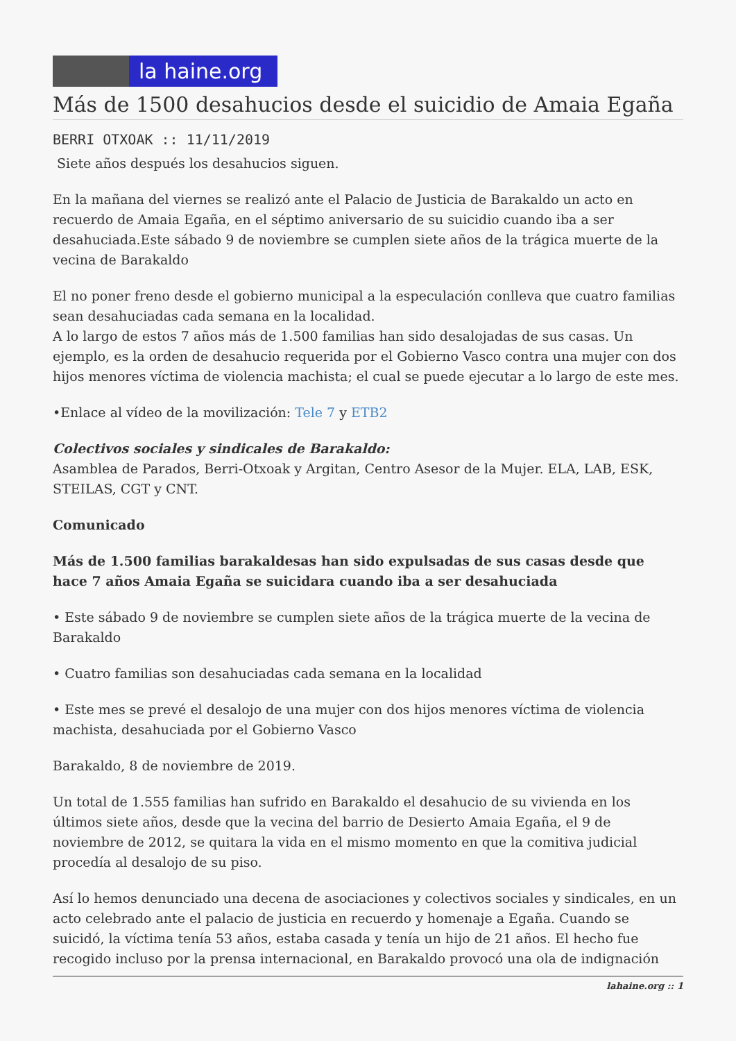la haine.org
Más de 1500 desahucios desde el suicidio de Amaia Egaña
BERRI OTXOAK :: 11/11/2019
Siete años después los desahucios siguen.
En la mañana del viernes se realizó ante el Palacio de Justicia de Barakaldo un acto en recuerdo de Amaia Egaña, en el séptimo aniversario de su suicidio cuando iba a ser desahuciada.Este sábado 9 de noviembre se cumplen siete años de la trágica muerte de la vecina de Barakaldo
El no poner freno desde el gobierno municipal a la especulación conlleva que cuatro familias sean desahuciadas cada semana en la localidad.
A lo largo de estos 7 años más de 1.500 familias han sido desalojadas de sus casas. Un ejemplo, es la orden de desahucio requerida por el Gobierno Vasco contra una mujer con dos hijos menores víctima de violencia machista; el cual se puede ejecutar a lo largo de este mes.
•Enlace al vídeo de la movilización: Tele 7 y ETB2
Colectivos sociales y sindicales de Barakaldo:
Asamblea de Parados, Berri-Otxoak y Argitan, Centro Asesor de la Mujer. ELA, LAB, ESK, STEILAS, CGT y CNT.
Comunicado
Más de 1.500 familias barakaldesas han sido expulsadas de sus casas desde que hace 7 años Amaia Egaña se suicidara cuando iba a ser desahuciada
• Este sábado 9 de noviembre se cumplen siete años de la trágica muerte de la vecina de Barakaldo
• Cuatro familias son desahuciadas cada semana en la localidad
• Este mes se prevé el desalojo de una mujer con dos hijos menores víctima de violencia machista, desahuciada por el Gobierno Vasco
Barakaldo, 8 de noviembre de 2019.
Un total de 1.555 familias han sufrido en Barakaldo el desahucio de su vivienda en los últimos siete años, desde que la vecina del barrio de Desierto Amaia Egaña, el 9 de noviembre de 2012, se quitara la vida en el mismo momento en que la comitiva judicial procedía al desalojo de su piso.
Así lo hemos denunciado una decena de asociaciones y colectivos sociales y sindicales, en un acto celebrado ante el palacio de justicia en recuerdo y homenaje a Egaña. Cuando se suicidó, la víctima tenía 53 años, estaba casada y tenía un hijo de 21 años. El hecho fue recogido incluso por la prensa internacional, en Barakaldo provocó una ola de indignación
lahaine.org :: 1